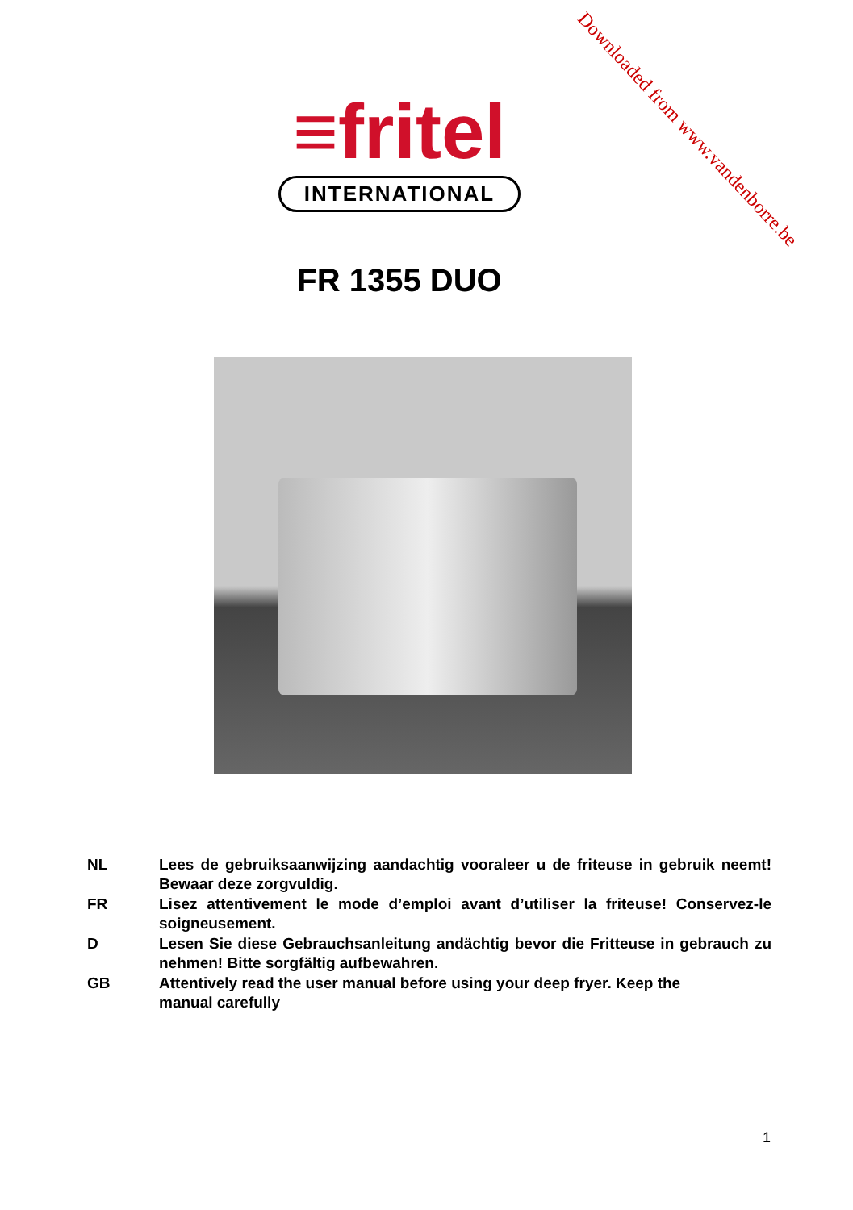Downloaded from www.vandenborre.be
≡fritel
INTERNATIONAL
FR 1355 DUO
NL Lees de gebruiksaanwijzing aandachtig vooraleer u de friteuse in gebruik neemt! Bewaar deze zorgvuldig.
FR Lisez attentivement le mode d’emploi avant d’utiliser la friteuse! Conservez-le soigneusement.
D Lesen Sie diese Gebrauchsanleitung andächtig bevor die Fritteuse in gebrauch zu nehmen! Bitte sorgfältig aufbewahren.
GB Attentively read the user manual before using your deep fryer. Keep the
manual carefully
1